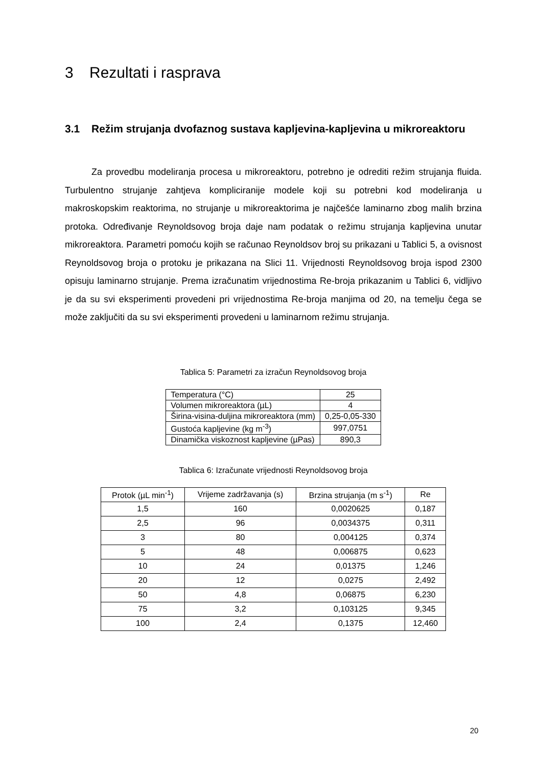3 Rezultati i rasprava
3.1 Režim strujanja dvofaznog sustava kapljevina-kapljevina u mikroreaktoru
Za provedbu modeliranja procesa u mikroreaktoru, potrebno je odrediti režim strujanja fluida. Turbulentno strujanje zahtjeva kompliciranije modele koji su potrebni kod modeliranja u makroskopskim reaktorima, no strujanje u mikroreaktorima je najčešće laminarno zbog malih brzina protoka. Određivanje Reynoldsovog broja daje nam podatak o režimu strujanja kapljevina unutar mikroreaktora. Parametri pomoću kojih se računao Reynoldsov broj su prikazani u Tablici 5, a ovisnost Reynoldsovog broja o protoku je prikazana na Slici 11. Vrijednosti Reynoldsovog broja ispod 2300 opisuju laminarno strujanje. Prema izračunatim vrijednostima Re-broja prikazanim u Tablici 6, vidljivo je da su svi eksperimenti provedeni pri vrijednostima Re-broja manjima od 20, na temelju čega se može zaključiti da su svi eksperimenti provedeni u laminarnom režimu strujanja.
Tablica 5: Parametri za izračun Reynoldsovog broja
| Temperatura (°C) | 25 |
| Volumen mikroreaktora (µL) | 4 |
| Širina-visina-duljina mikroreaktora (mm) | 0,25-0,05-330 |
| Gustoća kapljevine (kg m<sup>-3</sup>) | 997,0751 |
| Dinamička viskoznost kapljevine (µPas) | 890,3 |
Tablica 6: Izračunate vrijednosti Reynoldsovog broja
| Protok (µL min<sup>-1</sup>) | Vrijeme zadržavanja (s) | Brzina strujanja (m s<sup>-1</sup>) | Re |
| --- | --- | --- | --- |
| 1,5 | 160 | 0,0020625 | 0,187 |
| 2,5 | 96 | 0,0034375 | 0,311 |
| 3 | 80 | 0,004125 | 0,374 |
| 5 | 48 | 0,006875 | 0,623 |
| 10 | 24 | 0,01375 | 1,246 |
| 20 | 12 | 0,0275 | 2,492 |
| 50 | 4,8 | 0,06875 | 6,230 |
| 75 | 3,2 | 0,103125 | 9,345 |
| 100 | 2,4 | 0,1375 | 12,460 |
20